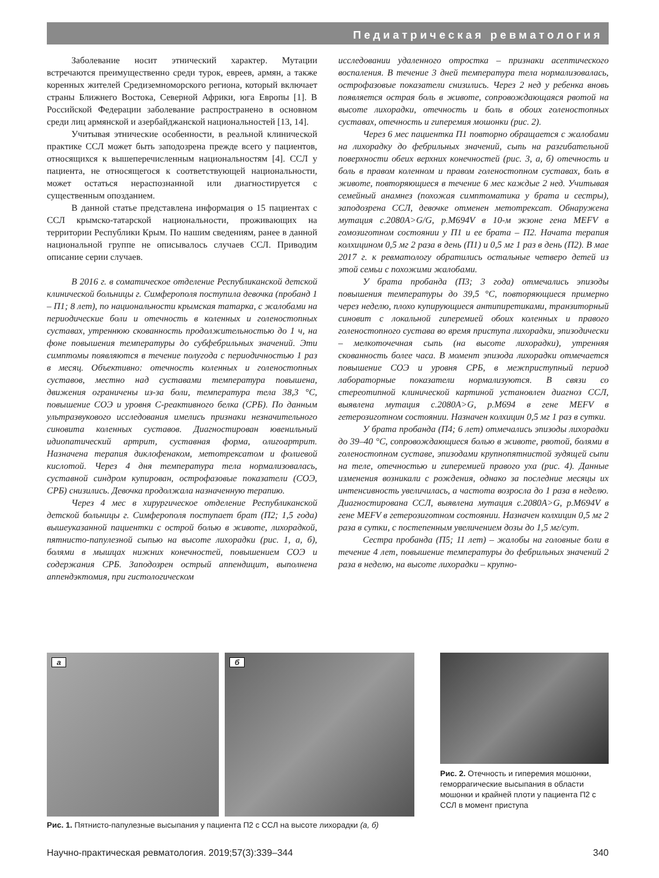Педиатрическая ревматология
Заболевание носит этнический характер. Мутации встречаются преимущественно среди турок, евреев, армян, а также коренных жителей Средиземноморского региона, который включает страны Ближнего Востока, Северной Африки, юга Европы [1]. В Российской Федерации заболевание распространено в основном среди лиц армянской и азербайджанской национальностей [13, 14].
Учитывая этнические особенности, в реальной клинической практике ССЛ может быть заподозрена прежде всего у пациентов, относящихся к вышеперечисленным национальностям [4]. ССЛ у пациента, не относящегося к соответствующей национальности, может остаться нераспознанной или диагностируется с существенным опозданием.
В данной статье представлена информация о 15 пациентах с ССЛ крымско-татарской национальности, проживающих на территории Республики Крым. По нашим сведениям, ранее в данной национальной группе не описывалось случаев ССЛ. Приводим описание серии случаев.
В 2016 г. в соматическое отделение Республиканской детской клинической больницы г. Симферополя поступила девочка (пробанд 1 – П1; 8 лет), по национальности крымская татарка, с жалобами на периодические боли и отечность в коленных и голеностопных суставах, утреннюю скованность продолжительностью до 1 ч, на фоне повышения температуры до субфебрильных значений. Эти симптомы появляются в течение полугода с периодичностью 1 раз в месяц. Объективно: отечность коленных и голеностопных суставов, местно над суставами температура повышена, движения ограничены из-за боли, температура тела 38,3 °С, повышение СОЭ и уровня С-реактивного белка (СРБ). По данным ультразвукового исследования имелись признаки незначительного синовита коленных суставов. Диагностирован ювенильный идиопатический артрит, суставная форма, олигоартрит. Назначена терапия диклофенаком, метотрексатом и фолиевой кислотой. Через 4 дня температура тела нормализовалась, суставной синдром купирован, острофазовые показатели (СОЭ, СРБ) снизились. Девочка продолжала назначенную терапию.
Через 4 мес в хирургическое отделение Республиканской детской больницы г. Симферополя поступает брат (П2; 1,5 года) вышеуказанной пациентки с острой болью в животе, лихорадкой, пятнисто-папулезной сыпью на высоте лихорадки (рис. 1, а, б), болями в мышцах нижних конечностей, повышением СОЭ и содержания СРБ. Заподозрен острый аппендицит, выполнена аппендэктомия, при гистологическом
исследовании удаленного отростка – признаки асептического воспаления. В течение 3 дней температура тела нормализовалась, острофазовые показатели снизились. Через 2 нед у ребенка вновь появляется острая боль в животе, сопровождающаяся рвотой на высоте лихорадки, отечность и боль в обоих голеностопных суставах, отечность и гиперемия мошонки (рис. 2).
Через 6 мес пациентка П1 повторно обращается с жалобами на лихорадку до фебрильных значений, сыпь на разгибательной поверхности обеих верхних конечностей (рис. 3, а, б) отечность и боль в правом коленном и правом голеностопном суставах, боль в животе, повторяющиеся в течение 6 мес каждые 2 нед. Учитывая семейный анамнез (похожая симптоматика у брата и сестры), заподозрена ССЛ, девочке отменен метотрексат. Обнаружена мутация c.2080A>G/G, p.M694V в 10-м экзоне гена MEFV в гомозиготном состоянии у П1 и ее брата – П2. Начата терапия колхицином 0,5 мг 2 раза в день (П1) и 0,5 мг 1 раз в день (П2). В мае 2017 г. к ревматологу обратились остальные четверо детей из этой семьи с похожими жалобами.
У брата пробанда (П3; 3 года) отмечались эпизоды повышения температуры до 39,5 °С, повторяющиеся примерно через неделю, плохо купирующиеся антипиретиками, транзиторный синовит с локальной гиперемией обоих коленных и правого голеностопного сустава во время приступа лихорадки, эпизодически – мелкоточечная сыпь (на высоте лихорадки), утренняя скованность более часа. В момент эпизода лихорадки отмечается повышение СОЭ и уровня СРБ, в межприступный период лабораторные показатели нормализуются. В связи со стереотипной клинической картиной установлен диагноз ССЛ, выявлена мутация c.2080A>G, p.M694 в гене MEFV в гетерозиготном состоянии. Назначен колхицин 0,5 мг 1 раз в сутки.
У брата пробанда (П4; 6 лет) отмечались эпизоды лихорадки до 39–40 °С, сопровождающиеся болью в животе, рвотой, болями в голеностопном суставе, эпизодами крупнопятнистой зудящей сыпи на теле, отечностью и гиперемией правого уха (рис. 4). Данные изменения возникали с рождения, однако за последние месяцы их интенсивность увеличилась, а частота возросла до 1 раза в неделю. Диагностирована ССЛ, выявлена мутация c.2080A>G, p.M694V в гене MEFV в гетерозиготном состоянии. Назначен колхицин 0,5 мг 2 раза в сутки, с постепенным увеличением дозы до 1,5 мг/сут.
Сестра пробанда (П5; 11 лет) – жалобы на головные боли в течение 4 лет, повышение температуры до фебрильных значений 2 раза в неделю, на высоте лихорадки – крупно-
а
б
Рис. 1. Пятнисто-папулезные высыпания у пациента П2 с ССЛ на высоте лихорадки (а, б)
Рис. 2. Отечность и гиперемия мошонки, геморрагические высыпания в области мошонки и крайней плоти у пациента П2 с ССЛ в момент приступа
Научно-практическая ревматология. 2019;57(3):339–344 340